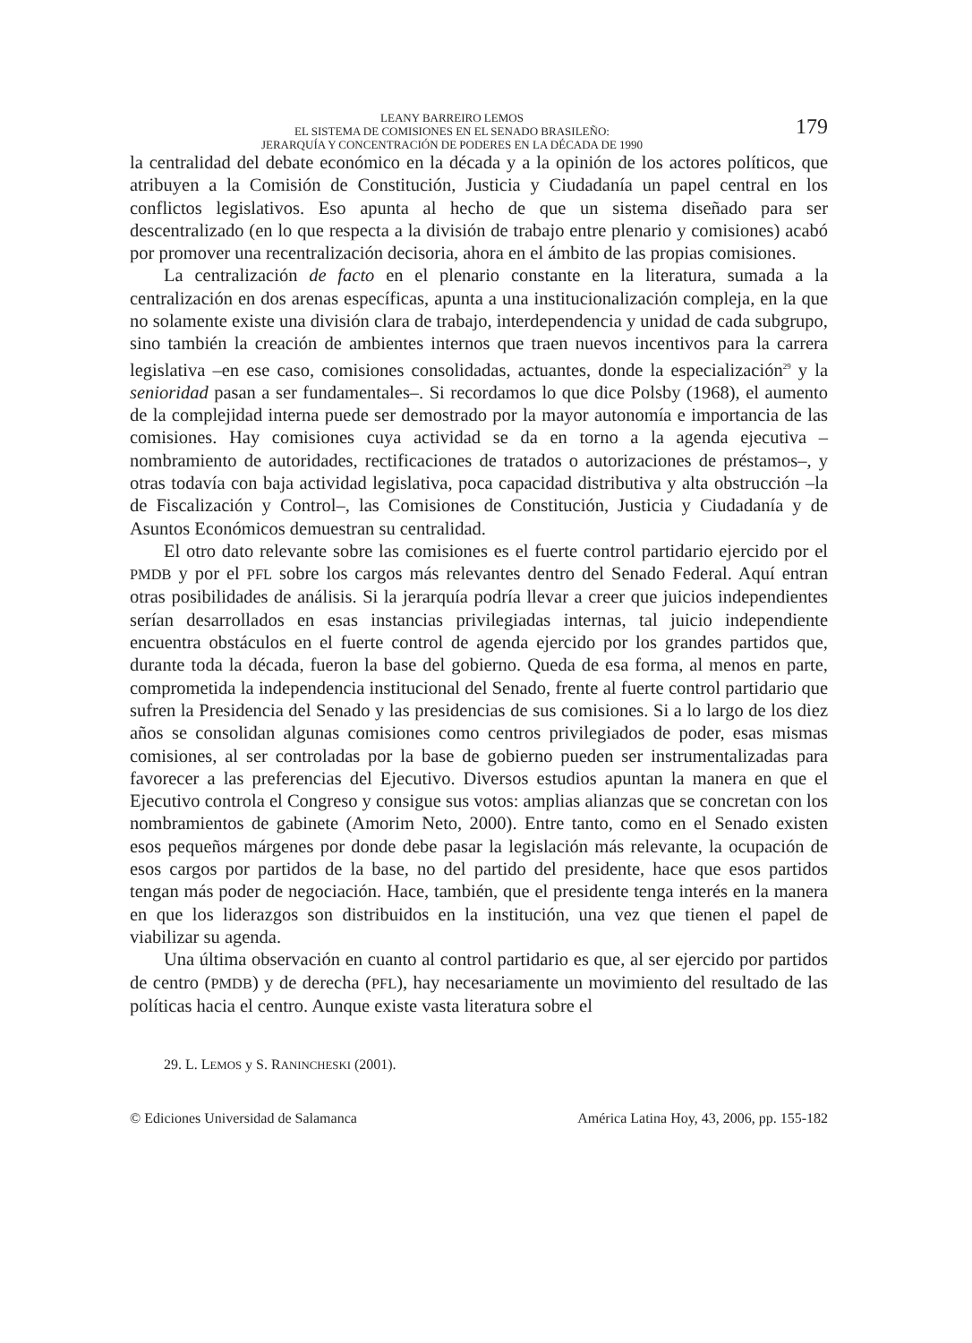LEANY BARREIRO LEMOS
EL SISTEMA DE COMISIONES EN EL SENADO BRASILEÑO:
JERARQUÍA Y CONCENTRACIÓN DE PODERES EN LA DÉCADA DE 1990
179
la centralidad del debate económico en la década y a la opinión de los actores políticos, que atribuyen a la Comisión de Constitución, Justicia y Ciudadanía un papel central en los conflictos legislativos. Eso apunta al hecho de que un sistema diseñado para ser descentralizado (en lo que respecta a la división de trabajo entre plenario y comisiones) acabó por promover una recentralización decisoria, ahora en el ámbito de las propias comisiones.
La centralización de facto en el plenario constante en la literatura, sumada a la centralización en dos arenas específicas, apunta a una institucionalización compleja, en la que no solamente existe una división clara de trabajo, interdependencia y unidad de cada subgrupo, sino también la creación de ambientes internos que traen nuevos incentivos para la carrera legislativa –en ese caso, comisiones consolidadas, actuantes, donde la especialización<sup>29</sup> y la senioridad pasan a ser fundamentales–. Si recordamos lo que dice Polsby (1968), el aumento de la complejidad interna puede ser demostrado por la mayor autonomía e importancia de las comisiones. Hay comisiones cuya actividad se da en torno a la agenda ejecutiva –nombramiento de autoridades, rectificaciones de tratados o autorizaciones de préstamos–, y otras todavía con baja actividad legislativa, poca capacidad distributiva y alta obstrucción –la de Fiscalización y Control–, las Comisiones de Constitución, Justicia y Ciudadanía y de Asuntos Económicos demuestran su centralidad.
El otro dato relevante sobre las comisiones es el fuerte control partidario ejercido por el PMDB y por el PFL sobre los cargos más relevantes dentro del Senado Federal. Aquí entran otras posibilidades de análisis. Si la jerarquía podría llevar a creer que juicios independientes serían desarrollados en esas instancias privilegiadas internas, tal juicio independiente encuentra obstáculos en el fuerte control de agenda ejercido por los grandes partidos que, durante toda la década, fueron la base del gobierno. Queda de esa forma, al menos en parte, comprometida la independencia institucional del Senado, frente al fuerte control partidario que sufren la Presidencia del Senado y las presidencias de sus comisiones. Si a lo largo de los diez años se consolidan algunas comisiones como centros privilegiados de poder, esas mismas comisiones, al ser controladas por la base de gobierno pueden ser instrumentalizadas para favorecer a las preferencias del Ejecutivo. Diversos estudios apuntan la manera en que el Ejecutivo controla el Congreso y consigue sus votos: amplias alianzas que se concretan con los nombramientos de gabinete (Amorim Neto, 2000). Entre tanto, como en el Senado existen esos pequeños márgenes por donde debe pasar la legislación más relevante, la ocupación de esos cargos por partidos de la base, no del partido del presidente, hace que esos partidos tengan más poder de negociación. Hace, también, que el presidente tenga interés en la manera en que los liderazgos son distribuidos en la institución, una vez que tienen el papel de viabilizar su agenda.
Una última observación en cuanto al control partidario es que, al ser ejercido por partidos de centro (PMDB) y de derecha (PFL), hay necesariamente un movimiento del resultado de las políticas hacia el centro. Aunque existe vasta literatura sobre el
29. L. LEMOS y S. RANINCHESKI (2001).
© Ediciones Universidad de Salamanca América Latina Hoy, 43, 2006, pp. 155-182